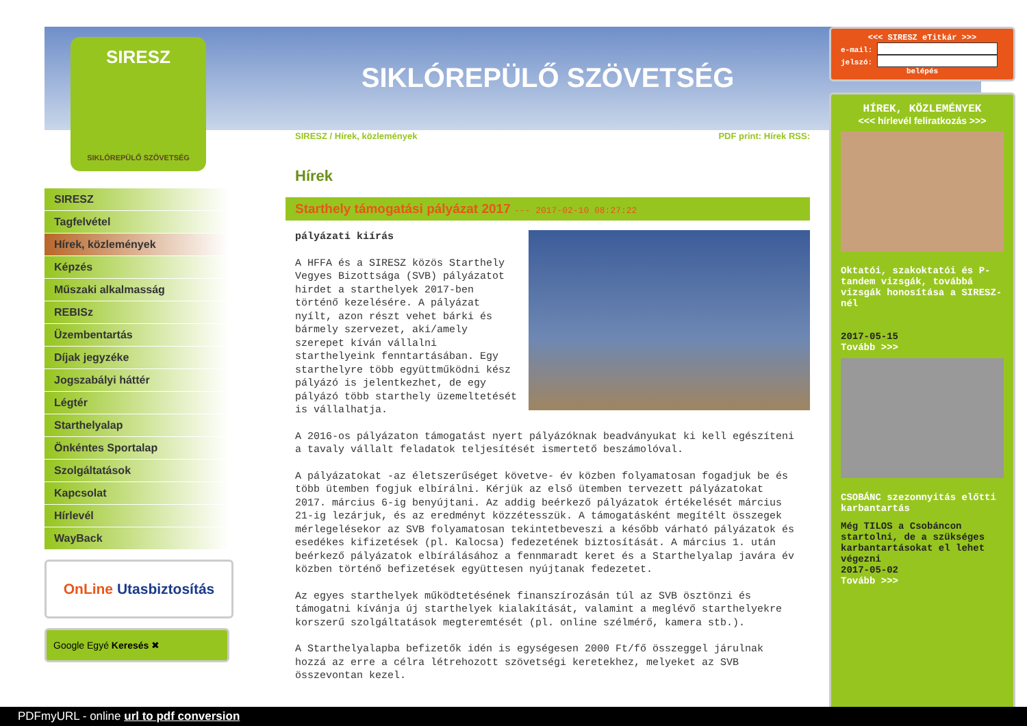SIRESZ
SIKLÓREPÜLŐ SZÖVETSÉG
SIRESZ
Tagfelvétel
Hírek, közlemények
Képzés
Műszaki alkalmasság
REBISz
Üzembentartás
Díjak jegyzéke
Jogszabályi háttér
Légtér
Starthelyalap
Önkéntes Sportalap
Szolgáltatások
Kapcsolat
Hírlevél
WayBack
OnLine Utasbiztosítás
Google Egyé Keresés ✖
SIKLÓREPÜLŐ SZÖVETSÉG
SIRESZ / Hírek, közlemények PDF print: Hírek RSS:
Hírek
Starthely támogatási pályázat 2017 --- 2017-02-10 08:27:22
pályázati kiírás
A HFFA és a SIRESZ közös Starthely Vegyes Bizottsága (SVB) pályázatot hirdet a starthelyek 2017-ben történő kezelésére. A pályázat nyílt, azon részt vehet bárki és bármely szervezet, aki/amely szerepet kíván vállalni starthelyeink fenntartásában. Egy starthelyre több együttműködni kész pályázó is jelentkezhet, de egy pályázó több starthely üzemeltetését is vállalhatja.
A 2016-os pályázaton támogatást nyert pályázóknak beadványukat ki kell egészíteni a tavaly vállalt feladatok teljesítését ismertető beszámolóval.
A pályázatokat -az életszerűséget követve- év közben folyamatosan fogadjuk be és több ütemben fogjuk elbírálni. Kérjük az első ütemben tervezett pályázatokat 2017. március 6-ig benyújtani. Az addig beérkező pályázatok értékelését március 21-ig lezárjuk, és az eredményt közzétesszük. A támogatásként megítélt összegek mérlegelésekor az SVB folyamatosan tekintetbeveszi a később várható pályázatok és esedékes kifizetések (pl. Kalocsa) fedezetének biztosítását. A március 1. után beérkező pályázatok elbírálásához a fennmaradt keret és a Starthelyalap javára év közben történő befizetések együttesen nyújtanak fedezetet.
Az egyes starthelyek működtetésének finanszírozásán túl az SVB ösztönzi és támogatni kívánja új starthelyek kialakítását, valamint a meglévő starthelyekre korszerű szolgáltatások megteremtését (pl. online szélmérő, kamera stb.).
A Starthelyalapba befizetők idén is egységesen 2000 Ft/fő összeggel járulnak hozzá az erre a célra létrehozott szövetségi keretekhez, melyeket az SVB összevontan kezel.
<<< SIRESZ eTitkár >>>
e-mail:
jelszó:
belépés
HÍREK, KÖZLEMÉNYEK
<<< hírlevél feliratkozás >>>
Oktatói, szakoktatói és P-tandem vizsgák, továbbá vizsgák honosítása a SIRESZ-nél
2017-05-15
Tovább >>>
CSOBÁNC szezonnyitás előtti karbantartás
Még TILOS a Csobáncon startolni, de a szükséges karbantartásokat el lehet végezni
2017-05-02
Tovább >>>
PDFmyURL - online url to pdf conversion